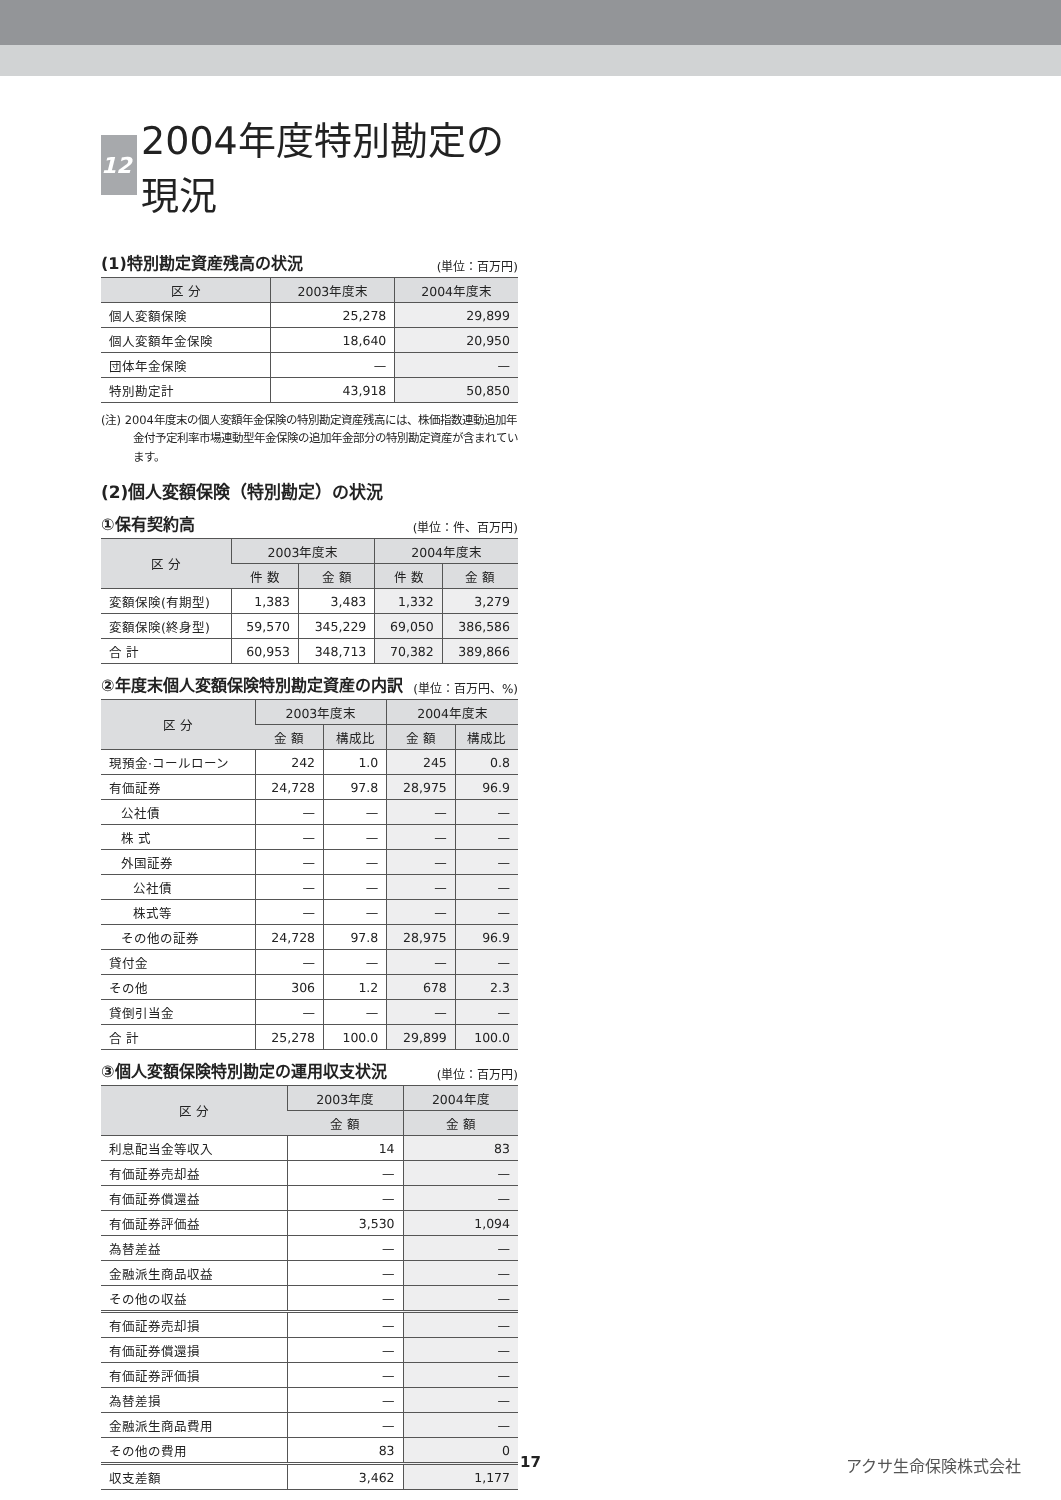12 2004年度特別勘定の現況
(1)特別勘定資産残高の状況 (単位：百万円)
| 区 分 | 2003年度末 | 2004年度末 |
| --- | --- | --- |
| 個人変額保険 | 25,278 | 29,899 |
| 個人変額年金保険 | 18,640 | 20,950 |
| 団体年金保険 | — | — |
| 特別勘定計 | 43,918 | 50,850 |
(注) 2004年度末の個人変額年金保険の特別勘定資産残高には、株価指数連動追加年金付予定利率市場連動型年金保険の追加年金部分の特別勘定資産が含まれています。
(2)個人変額保険（特別勘定）の状況
①保有契約高 (単位：件、百万円)
| 区 分 | 2003年度末 | | 2004年度末 | |
| --- | --- | --- | --- | --- |
| | 件 数 | 金 額 | 件 数 | 金 額 |
| 変額保険(有期型) | 1,383 | 3,483 | 1,332 | 3,279 |
| 変額保険(終身型) | 59,570 | 345,229 | 69,050 | 386,586 |
| 合 計 | 60,953 | 348,713 | 70,382 | 389,866 |
②年度末個人変額保険特別勘定資産の内訳 (単位：百万円、%)
| 区 分 | 2003年度末 | | 2004年度末 | |
| --- | --- | --- | --- | --- |
| | 金 額 | 構成比 | 金 額 | 構成比 |
| 現預金·コールローン | 242 | 1.0 | 245 | 0.8 |
| 有価証券 | 24,728 | 97.8 | 28,975 | 96.9 |
| 公社債 | — | — | — | — |
| 株 式 | — | — | — | — |
| 外国証券 | — | — | — | — |
| 公社債 | — | — | — | — |
| 株式等 | — | — | — | — |
| その他の証券 | 24,728 | 97.8 | 28,975 | 96.9 |
| 貸付金 | — | — | — | — |
| その他 | 306 | 1.2 | 678 | 2.3 |
| 貸倒引当金 | — | — | — | — |
| 合 計 | 25,278 | 100.0 | 29,899 | 100.0 |
③個人変額保険特別勘定の運用収支状況 (単位：百万円)
| 区 分 | 2003年度 | 2004年度 |
| --- | --- | --- |
| | 金 額 | 金 額 |
| 利息配当金等収入 | 14 | 83 |
| 有価証券売却益 | — | — |
| 有価証券償還益 | — | — |
| 有価証券評価益 | 3,530 | 1,094 |
| 為替差益 | — | — |
| 金融派生商品収益 | — | — |
| その他の収益 | — | — |
| 有価証券売却損 | — | — |
| 有価証券償還損 | — | — |
| 有価証券評価損 | — | — |
| 為替差損 | — | — |
| 金融派生商品費用 | — | — |
| その他の費用 | 83 | 0 |
| 収支差額 | 3,462 | 1,177 |
17 アクサ生命保険株式会社